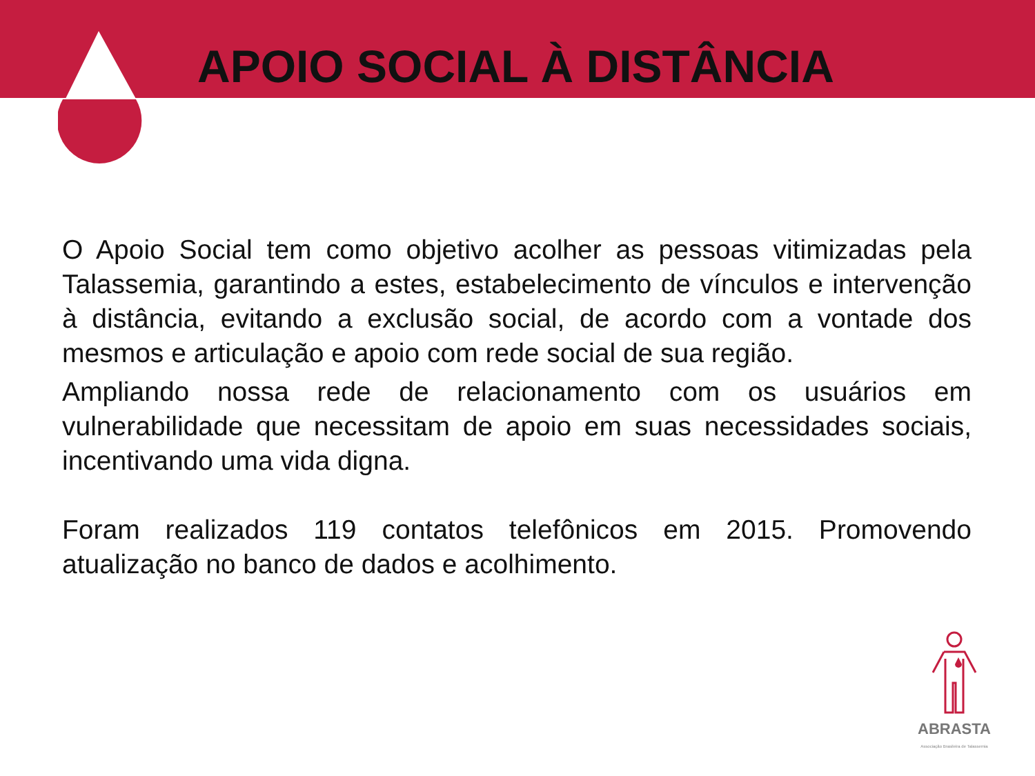APOIO SOCIAL À DISTÂNCIA
O Apoio Social tem como objetivo acolher as pessoas vitimizadas pela Talassemia, garantindo a estes, estabelecimento de vínculos e intervenção à distância, evitando a exclusão social, de acordo com a vontade dos mesmos e articulação e apoio com rede social de sua região.
Ampliando nossa rede de relacionamento com os usuários em vulnerabilidade que necessitam de apoio em suas necessidades sociais, incentivando uma vida digna.
Foram realizados 119 contatos telefônicos em 2015. Promovendo atualização no banco de dados e acolhimento.
ABRASTA
Associação Brasileira de Talassemia